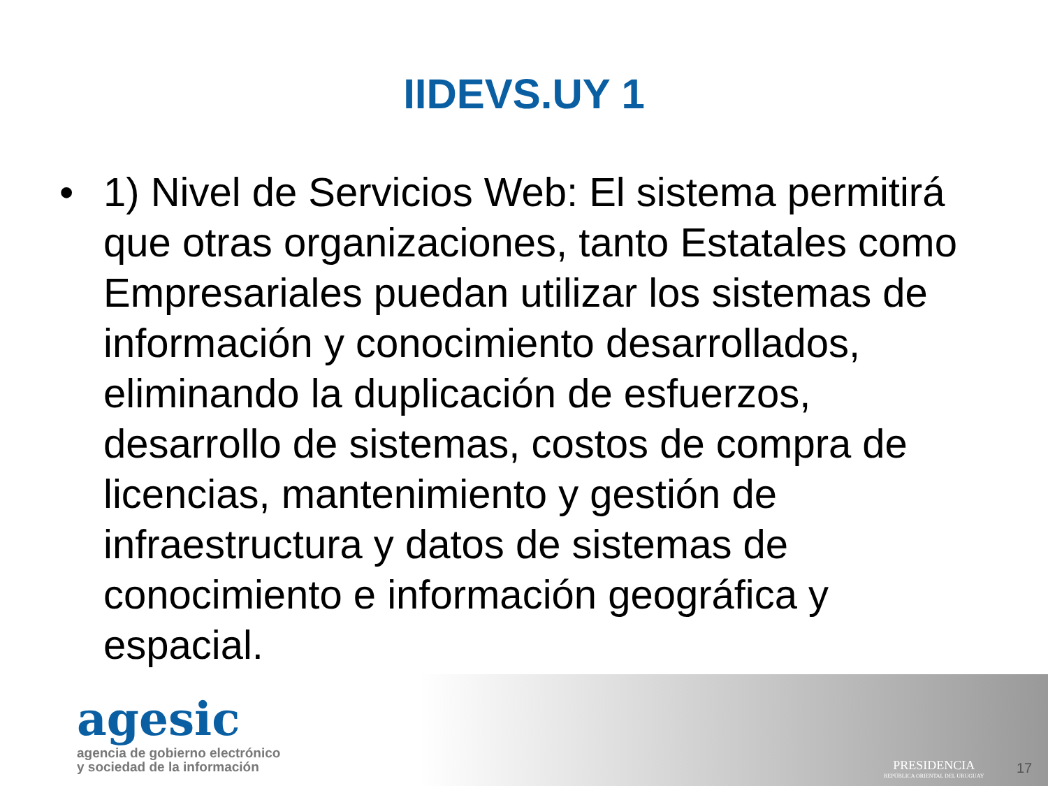IIDEVS.UY 1
• 1) Nivel de Servicios Web: El sistema permitirá que otras organizaciones, tanto Estatales como Empresariales puedan utilizar los sistemas de información y conocimiento desarrollados, eliminando la duplicación de esfuerzos, desarrollo de sistemas, costos de compra de licencias, mantenimiento y gestión de infraestructura y datos de sistemas de conocimiento e información geográfica y espacial.
agesic
agencia de gobierno electrónico
y sociedad de la información
PRESIDENCIA
REPÚBLICA ORIENTAL DEL URUGUAY
17